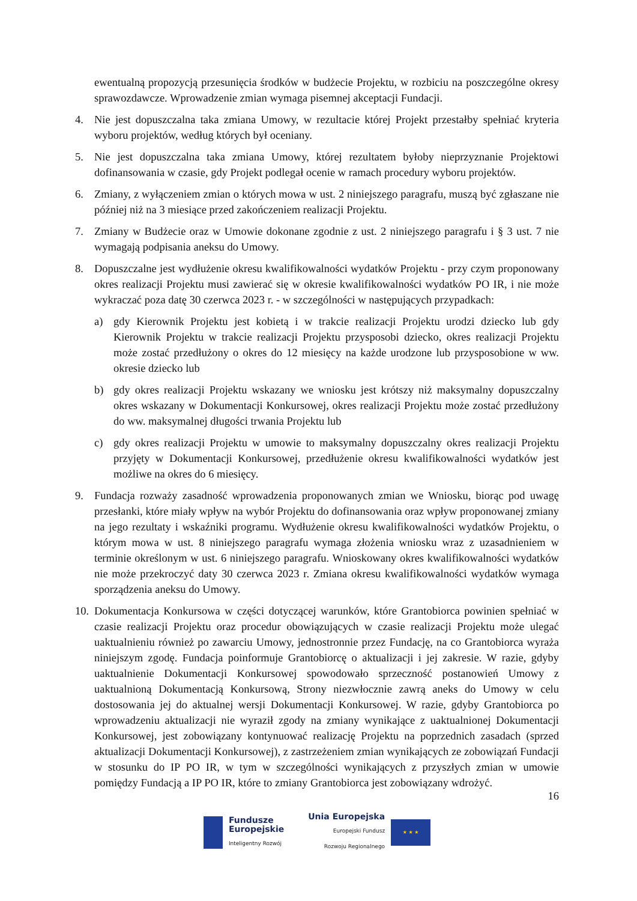ewentualną propozycją przesunięcia środków w budżecie Projektu, w rozbiciu na poszczególne okresy sprawozdawcze. Wprowadzenie zmian wymaga pisemnej akceptacji Fundacji.
4. Nie jest dopuszczalna taka zmiana Umowy, w rezultacie której Projekt przestałby spełniać kryteria wyboru projektów, według których był oceniany.
5. Nie jest dopuszczalna taka zmiana Umowy, której rezultatem byłoby nieprzyznanie Projektowi dofinansowania w czasie, gdy Projekt podlegał ocenie w ramach procedury wyboru projektów.
6. Zmiany, z wyłączeniem zmian o których mowa w ust. 2 niniejszego paragrafu, muszą być zgłaszane nie później niż na 3 miesiące przed zakończeniem realizacji Projektu.
7. Zmiany w Budżecie oraz w Umowie dokonane zgodnie z ust. 2 niniejszego paragrafu i § 3 ust. 7 nie wymagają podpisania aneksu do Umowy.
8. Dopuszczalne jest wydłużenie okresu kwalifikowalności wydatków Projektu - przy czym proponowany okres realizacji Projektu musi zawierać się w okresie kwalifikowalności wydatków PO IR, i nie może wykraczać poza datę 30 czerwca 2023 r. - w szczególności w następujących przypadkach:
a) gdy Kierownik Projektu jest kobietą i w trakcie realizacji Projektu urodzi dziecko lub gdy Kierownik Projektu w trakcie realizacji Projektu przysposobi dziecko, okres realizacji Projektu może zostać przedłużony o okres do 12 miesięcy na każde urodzone lub przysposobione w ww. okresie dziecko lub
b) gdy okres realizacji Projektu wskazany we wniosku jest krótszy niż maksymalny dopuszczalny okres wskazany w Dokumentacji Konkursowej, okres realizacji Projektu może zostać przedłużony do ww. maksymalnej długości trwania Projektu lub
c) gdy okres realizacji Projektu w umowie to maksymalny dopuszczalny okres realizacji Projektu przyjęty w Dokumentacji Konkursowej, przedłużenie okresu kwalifikowalności wydatków jest możliwe na okres do 6 miesięcy.
9. Fundacja rozważy zasadność wprowadzenia proponowanych zmian we Wniosku, biorąc pod uwagę przesłanki, które miały wpływ na wybór Projektu do dofinansowania oraz wpływ proponowanej zmiany na jego rezultaty i wskaźniki programu. Wydłużenie okresu kwalifikowalności wydatków Projektu, o którym mowa w ust. 8 niniejszego paragrafu wymaga złożenia wniosku wraz z uzasadnieniem w terminie określonym w ust. 6 niniejszego paragrafu. Wnioskowany okres kwalifikowalności wydatków nie może przekroczyć daty 30 czerwca 2023 r. Zmiana okresu kwalifikowalności wydatków wymaga sporządzenia aneksu do Umowy.
10.
Dokumentacja Konkursowa w części dotyczącej warunków, które Grantobiorca powinien spełniać w czasie realizacji Projektu oraz procedur obowiązujących w czasie realizacji Projektu może ulegać uaktualnieniu również po zawarciu Umowy, jednostronnie przez Fundację, na co Grantobiorca wyraża niniejszym zgodę. Fundacja poinformuje Grantobiorcę o aktualizacji i jej zakresie. W razie, gdyby uaktualnienie Dokumentacji Konkursowej spowodowało sprzeczność postanowień Umowy z uaktualnioną Dokumentacją Konkursową, Strony niezwłocznie zawrą aneks do Umowy w celu dostosowania jej do aktualnej wersji Dokumentacji Konkursowej. W razie, gdyby Grantobiorca po wprowadzeniu aktualizacji nie wyraził zgody na zmiany wynikające z uaktualnionej Dokumentacji Konkursowej, jest zobowiązany kontynuować realizację Projektu na poprzednich zasadach (sprzed aktualizacji Dokumentacji Konkursowej), z zastrzeżeniem zmian wynikających ze zobowiązań Fundacji w stosunku do IP PO IR, w tym w szczególności wynikających z przyszłych zmian w umowie pomiędzy Fundacją a IP PO IR, które to zmiany Grantobiorca jest zobowiązany wdrożyć.
16
Fundusze
Europejskie
Inteligentny Rozwój
Unia Europejska
Europejski Fundusz
Rozwoju Regionalnego
★ ★ ★